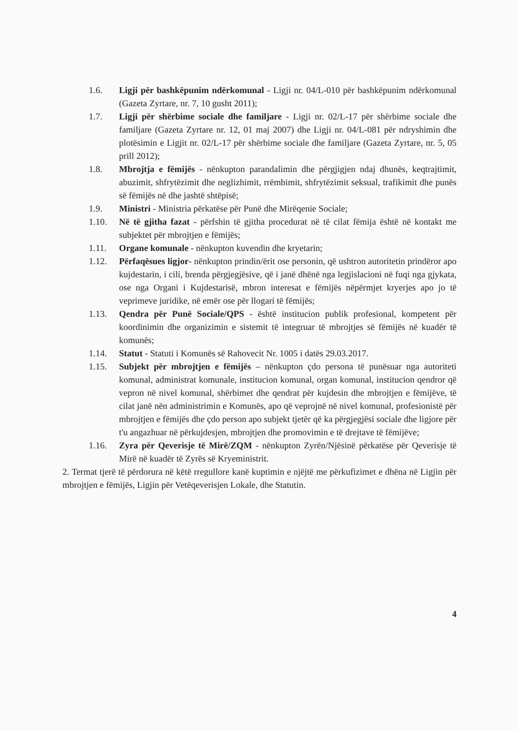1.6. Ligji për bashkëpunim ndërkomunal - Ligji nr. 04/L-010 për bashkëpunim ndërkomunal (Gazeta Zyrtare, nr. 7, 10 gusht 2011);
1.7. Ligji për shërbime sociale dhe familjare - Ligji nr. 02/L-17 për shërbime sociale dhe familjare (Gazeta Zyrtare nr. 12, 01 maj 2007) dhe Ligji nr. 04/L-081 për ndryshimin dhe plotësimin e Ligjit nr. 02/L-17 për shërbime sociale dhe familjare (Gazeta Zyrtare, nr. 5, 05 prill 2012);
1.8. Mbrojtja e fëmijës - nënkupton parandalimin dhe përgjigjen ndaj dhunës, keqtrajtimit, abuzimit, shfrytëzimit dhe neglizhimit, rrëmbimit, shfrytëzimit seksual, trafikimit dhe punës së fëmijës në dhe jashtë shtëpisë;
1.9. Ministri - Ministria përkatëse për Punë dhe Mirëqenie Sociale;
1.10. Në të gjitha fazat - përfshin të gjitha procedurat në të cilat fëmija është në kontakt me subjektet për mbrojtjen e fëmijës;
1.11. Organe komunale - nënkupton kuvendin dhe kryetarin;
1.12. Përfaqësues ligjor- nënkupton prindin/ërit ose personin, që ushtron autoritetin prindëror apo kujdestarin, i cili, brenda përgjegjësive, që i janë dhënë nga legjislacioni në fuqi nga gjykata, ose nga Organi i Kujdestarisë, mbron interesat e fëmijës nëpërmjet kryerjes apo jo të veprimeve juridike, në emër ose për llogari të fëmijës;
1.13. Qendra për Punë Sociale/QPS - është institucion publik profesional, kompetent për koordinimin dhe organizimin e sistemit të integruar të mbrojtjes së fëmijës në kuadër të komunës;
1.14. Statut - Statuti i Komunës së Rahovecit Nr. 1005 i datës 29.03.2017.
1.15. Subjekt për mbrojtjen e fëmijës – nënkupton çdo persona të punësuar nga autoriteti komunal, administrat komunale, institucion komunal, organ komunal, institucion qendror që vepron në nivel komunal, shërbimet dhe qendrat për kujdesin dhe mbrojtjen e fëmijëve, të cilat janë nën administrimin e Komunës, apo që veprojnë në nivel komunal, profesionistë për mbrojtjen e fëmijës dhe çdo person apo subjekt tjetër që ka përgjegjësi sociale dhe ligjore për t'u angazhuar në përkujdesjen, mbrojtjen dhe promovimin e të drejtave të fëmijëve;
1.16. Zyra për Qeverisje të Mirë/ZQM - nënkupton Zyrën/Njësinë përkatëse për Qeverisje të Mirë në kuadër të Zyrës së Kryeministrit.
2. Termat tjerë të përdorura në këtë rregullore kanë kuptimin e njëjtë me përkufizimet e dhëna në Ligjin për mbrojtjen e fëmijës, Ligjin për Vetëqeverisjen Lokale, dhe Statutin.
4